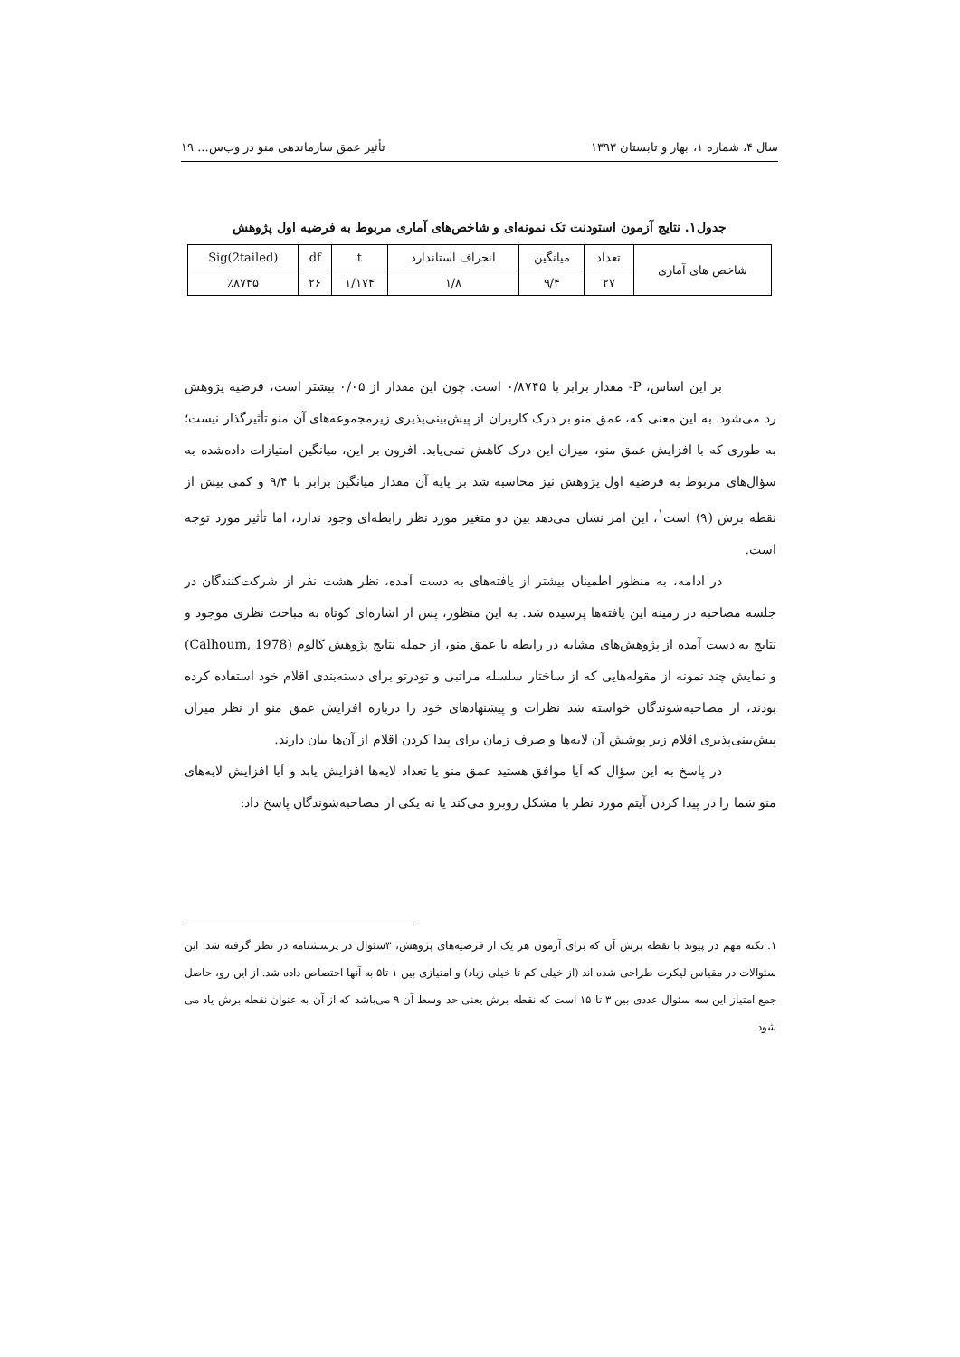سال ۴، شماره ۱، بهار و تابستان ۱۳۹۳ تأثیر عمق سازماندهی منو در وب‌س... ۱۹
جدول۱. نتایج آزمون استودنت تک نمونه‌ای و شاخص‌های آماری مربوط به فرضیه اول پژوهش
| شاخص های آماری | تعداد | میانگین | انحراف استاندارد | t | df | Sig(2tailed) |
| --- | --- | --- | --- | --- | --- | --- |
| | ۲۷ | ۹/۴ | ۱/۸ | ۱/۱۷۴ | ۲۶ | ٪۸۷۴۵ |
بر این اساس، P- مقدار برابر با ۰/۸۷۴۵ است. چون این مقدار از ۰/۰۵ بیشتر است، فرضیه پژوهش رد می‌شود. به این معنی که، عمق منو بر درک کاربران از پیش‌بینی‌پذیری زیرمجموعه‌های آن منو تأثیرگذار نیست؛ به طوری که با افزایش عمق منو، میزان این درک کاهش نمی‌یابد. افزون بر این، میانگین امتیازات داده‌شده به سؤال‌های مربوط به فرضیه اول پژوهش نیز محاسبه شد بر پایه آن مقدار میانگین برابر با ۹/۴ و کمی بیش از نقطه برش (۹) است<sup>۱</sup>، این امر نشان می‌دهد بین دو متغیر مورد نظر رابطه‌ای وجود ندارد، اما تأثیر مورد توجه است.
در ادامه، به منظور اطمینان بیشتر از یافته‌های به دست آمده، نظر هشت نفر از شرکت‌کنندگان در جلسه مصاحبه در زمینه این یافته‌ها پرسیده شد. به این منظور، پس از اشاره‌ای کوتاه به مباحث نظری موجود و نتایج به دست آمده از پژوهش‌های مشابه در رابطه با عمق منو، از جمله نتایج پژوهش کالوم (Calhoum, 1978) و نمایش چند نمونه از مقوله‌هایی که از ساختار سلسله مراتبی و تودرتو برای دسته‌بندی اقلام خود استفاده کرده بودند، از مصاحبه‌شوندگان خواسته شد نظرات و پیشنهادهای خود را درباره افزایش عمق منو از نظر میزان پیش‌بینی‌پذیری اقلام زیر پوشش آن لایه‌ها و صرف زمان برای پیدا کردن اقلام از آن‌ها بیان دارند.
در پاسخ به این سؤال که آیا موافق هستید عمق منو یا تعداد لایه‌ها افزایش یابد و آیا افزایش لایه‌های منو شما را در پیدا کردن آیتم مورد نظر با مشکل روبرو می‌کند یا نه یکی از مصاحبه‌شوندگان پاسخ داد:
۱. نکته مهم در پیوند با نقطه برش آن که برای آزمون هر یک از فرضیه‌های پژوهش، ۳سئوال در پرسشنامه در نظر گرفته شد. این سئوالات در مقیاس لیکرت طراحی شده اند (از خیلی کم تا خیلی زیاد) و امتیازی بین ۱ تا۵ به آنها اختصاص داده شد. از این رو، حاصل جمع امتیاز این سه سئوال عددی بین ۳ تا ۱۵ است که نقطه برش یعنی حد وسط آن ۹ می‌باشد که از آن به عنوان نقطه برش یاد می شود.